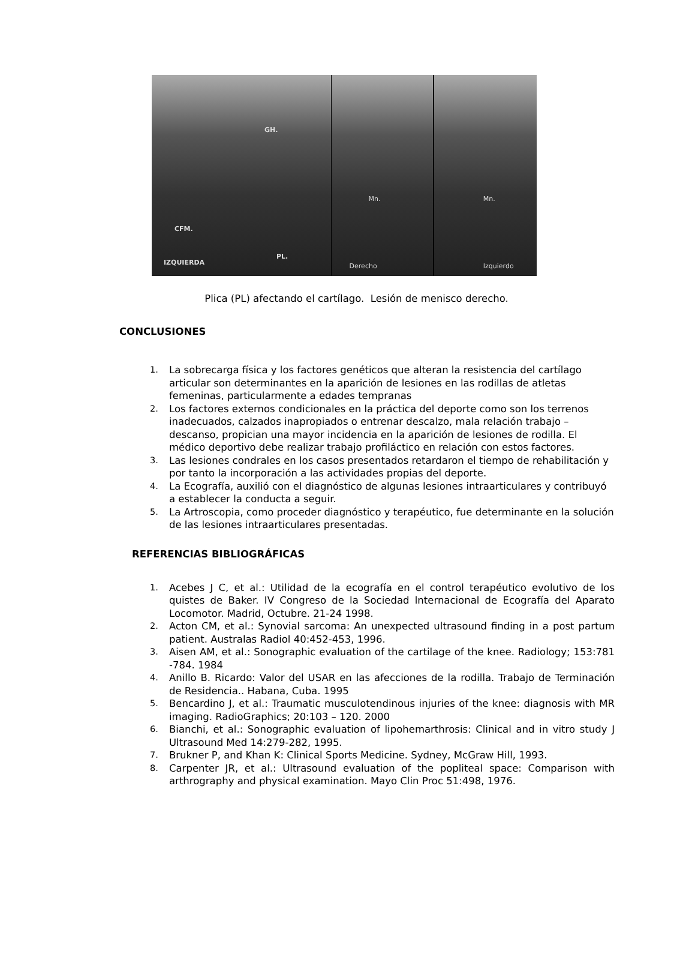GH.
CFM.
PL.
IZQUIERDA
Mn.
Derecho
Mn.
Izquierdo
Plica (PL) afectando el cartílago. Lesión de menisco derecho.
CONCLUSIONES
1. La sobrecarga física y los factores genéticos que alteran la resistencia del cartílago articular son determinantes en la aparición de lesiones en las rodillas de atletas femeninas, particularmente a edades tempranas
2. Los factores externos condicionales en la práctica del deporte como son los terrenos inadecuados, calzados inapropiados o entrenar descalzo, mala relación trabajo – descanso, propician una mayor incidencia en la aparición de lesiones de rodilla. El médico deportivo debe realizar trabajo profiláctico en relación con estos factores.
3. Las lesiones condrales en los casos presentados retardaron el tiempo de rehabilitación y por tanto la incorporación a las actividades propias del deporte.
4. La Ecografía, auxilió con el diagnóstico de algunas lesiones intraarticulares y contribuyó a establecer la conducta a seguir.
5. La Artroscopia, como proceder diagnóstico y terapéutico, fue determinante en la solución de las lesiones intraarticulares presentadas.
REFERENCIAS BIBLIOGRÁFICAS
1. Acebes J C, et al.: Utilidad de la ecografía en el control terapéutico evolutivo de los quistes de Baker. IV Congreso de la Sociedad lnternacional de Ecografía del Aparato Locomotor. Madrid, Octubre. 21-24 1998.
2. Acton CM, et al.: Synovial sarcoma: An unexpected ultrasound finding in a post partum patient. Australas Radiol 40:452-453, 1996.
3. Aisen AM, et al.: Sonographic evaluation of the cartilage of the knee. Radiology; 153:781 -784. 1984
4. Anillo B. Ricardo: Valor del USAR en las afecciones de la rodilla. Trabajo de Terminación de Residencia.. Habana, Cuba. 1995
5. Bencardino J, et al.: Traumatic musculotendinous injuries of the knee: diagnosis with MR imaging. RadioGraphics; 20:103 – 120. 2000
6. Bianchi, et al.: Sonographic evaluation of lipohemarthrosis: Clinical and in vitro study J Ultrasound Med 14:279-282, 1995.
7. Brukner P, and Khan K: Clinical Sports Medicine. Sydney, McGraw Hill, 1993.
8. Carpenter JR, et al.: Ultrasound evaluation of the popliteal space: Comparison with arthrography and physical examination. Mayo Clin Proc 51:498, 1976.